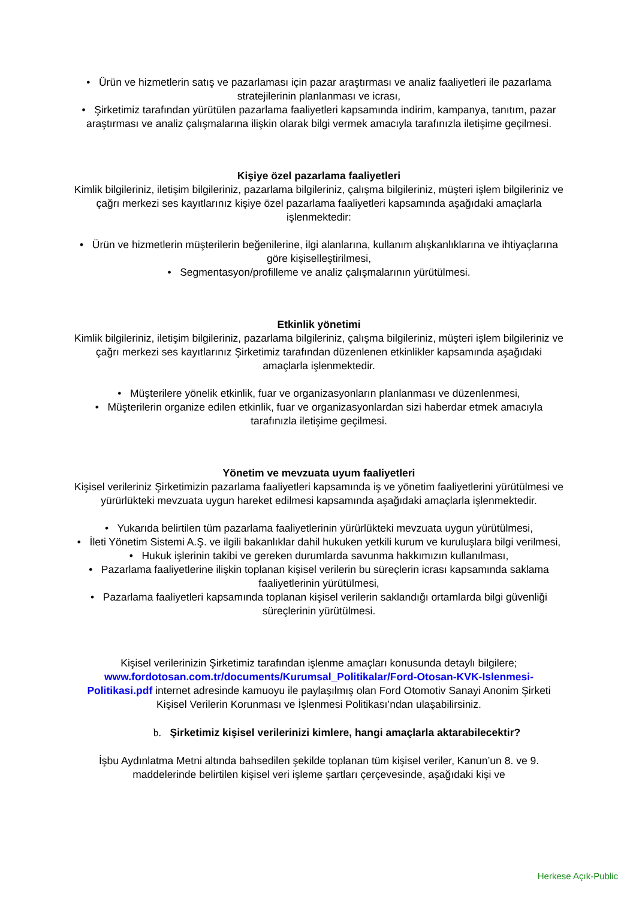• Ürün ve hizmetlerin satış ve pazarlaması için pazar araştırması ve analiz faaliyetleri ile pazarlama stratejilerinin planlanması ve icrası,
• Şirketimiz tarafından yürütülen pazarlama faaliyetleri kapsamında indirim, kampanya, tanıtım, pazar araştırması ve analiz çalışmalarına ilişkin olarak bilgi vermek amacıyla tarafınızla iletişime geçilmesi.
Kişiye özel pazarlama faaliyetleri
Kimlik bilgileriniz, iletişim bilgileriniz, pazarlama bilgileriniz, çalışma bilgileriniz, müşteri işlem bilgileriniz ve çağrı merkezi ses kayıtlarınız kişiye özel pazarlama faaliyetleri kapsamında aşağıdaki amaçlarla işlenmektedir:
• Ürün ve hizmetlerin müşterilerin beğenilerine, ilgi alanlarına, kullanım alışkanlıklarına ve ihtiyaçlarına göre kişiselleştirilmesi,
• Segmentasyon/profilleme ve analiz çalışmalarının yürütülmesi.
Etkinlik yönetimi
Kimlik bilgileriniz, iletişim bilgileriniz, pazarlama bilgileriniz, çalışma bilgileriniz, müşteri işlem bilgileriniz ve çağrı merkezi ses kayıtlarınız Şirketimiz tarafından düzenlenen etkinlikler kapsamında aşağıdaki amaçlarla işlenmektedir.
• Müşterilere yönelik etkinlik, fuar ve organizasyonların planlanması ve düzenlenmesi,
• Müşterilerin organize edilen etkinlik, fuar ve organizasyonlardan sizi haberdar etmek amacıyla tarafınızla iletişime geçilmesi.
Yönetim ve mevzuata uyum faaliyetleri
Kişisel verileriniz Şirketimizin pazarlama faaliyetleri kapsamında iş ve yönetim faaliyetlerini yürütülmesi ve yürürlükteki mevzuata uygun hareket edilmesi kapsamında aşağıdaki amaçlarla işlenmektedir.
• Yukarıda belirtilen tüm pazarlama faaliyetlerinin yürürlükteki mevzuata uygun yürütülmesi,
• İleti Yönetim Sistemi A.Ş. ve ilgili bakanlıklar dahil hukuken yetkili kurum ve kuruluşlara bilgi verilmesi,
• Hukuk işlerinin takibi ve gereken durumlarda savunma hakkımızın kullanılması,
• Pazarlama faaliyetlerine ilişkin toplanan kişisel verilerin bu süreçlerin icrası kapsamında saklama faaliyetlerinin yürütülmesi,
• Pazarlama faaliyetleri kapsamında toplanan kişisel verilerin saklandığı ortamlarda bilgi güvenliği süreçlerinin yürütülmesi.
Kişisel verilerinizin Şirketimiz tarafından işlenme amaçları konusunda detaylı bilgilere; www.fordotosan.com.tr/documents/Kurumsal_Politikalar/Ford-Otosan-KVK-Islenmesi-Politikasi.pdf internet adresinde kamuoyu ile paylaşılmış olan Ford Otomotiv Sanayi Anonim Şirketi Kişisel Verilerin Korunması ve İşlenmesi Politikası’ndan ulaşabilirsiniz.
b. Şirketimiz kişisel verilerinizi kimlere, hangi amaçlarla aktarabilecektir?
İşbu Aydınlatma Metni altında bahsedilen şekilde toplanan tüm kişisel veriler, Kanun’un 8. ve 9. maddelerinde belirtilen kişisel veri işleme şartları çerçevesinde, aşağıdaki kişi ve
Herkese Açık-Public